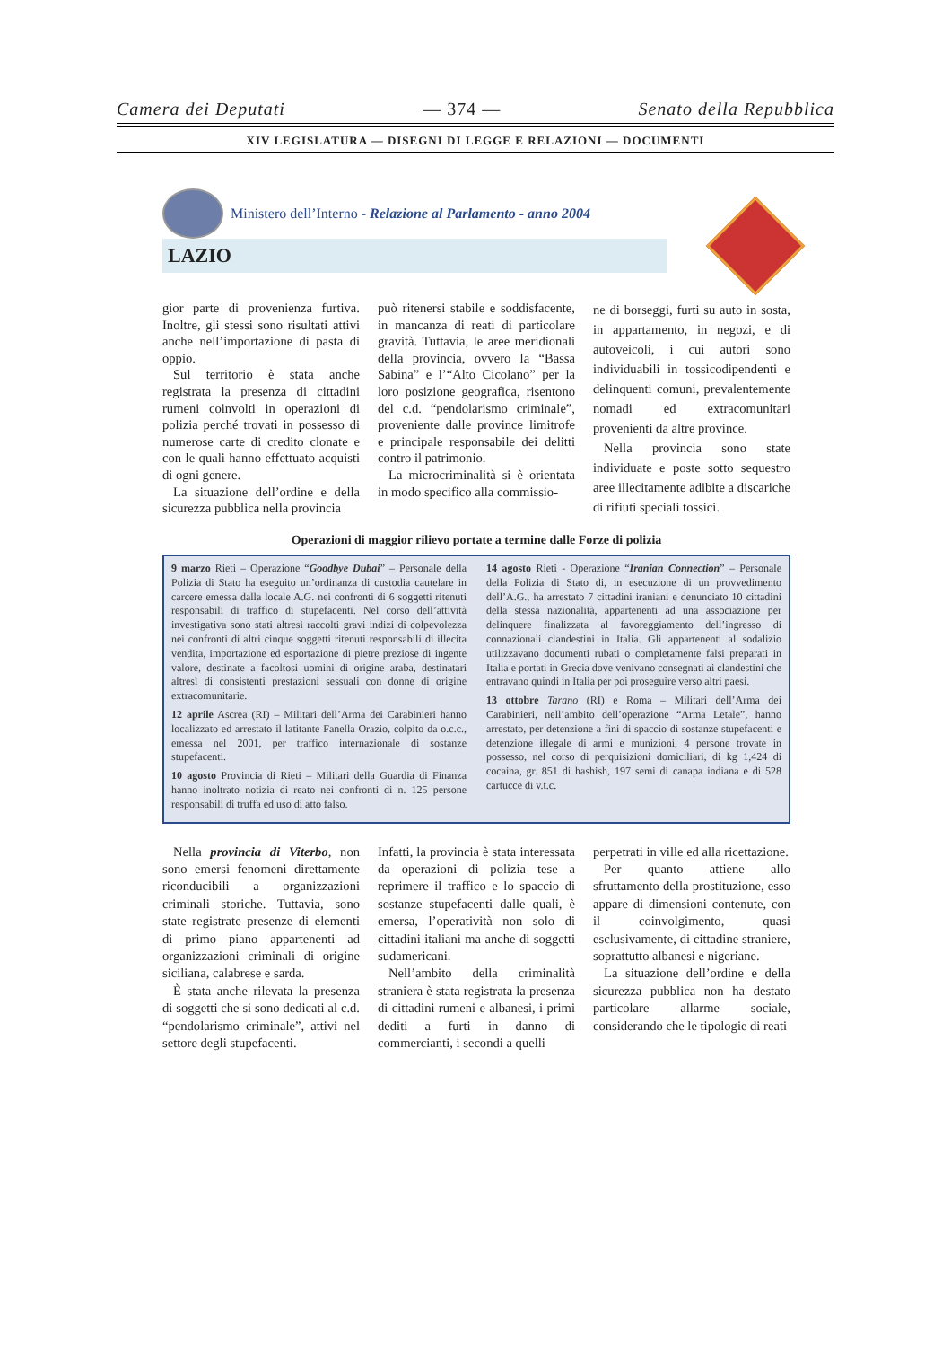Camera dei Deputati — 374 — Senato della Repubblica
XIV LEGISLATURA — DISEGNI DI LEGGE E RELAZIONI — DOCUMENTI
Ministero dell’Interno - Relazione al Parlamento - anno 2004
LAZIO
gior parte di provenienza furtiva. Inoltre, gli stessi sono risultati attivi anche nell’importazione di pasta di oppio.
Sul territorio è stata anche registrata la presenza di cittadini rumeni coinvolti in operazioni di polizia perché trovati in possesso di numerose carte di credito clonate e con le quali hanno effettuato acquisti di ogni genere.
La situazione dell’ordine e della sicurezza pubblica nella provincia
può ritenersi stabile e soddisfacente, in mancanza di reati di particolare gravità. Tuttavia, le aree meridionali della provincia, ovvero la “Bassa Sabina” e l’“Alto Cicolano” per la loro posizione geografica, risentono del c.d. “pendolarismo criminale”, proveniente dalle province limitrofe e principale responsabile dei delitti contro il patrimonio.
La microcriminalità si è orientata in modo specifico alla commissio-
ne di borseggi, furti su auto in sosta, in appartamento, in negozi, e di autoveicoli, i cui autori sono individuabili in tossicodipendenti e delinquenti comuni, prevalentemente nomadi ed extracomunitari provenienti da altre province.
Nella provincia sono state individuate e poste sotto sequestro aree illecitamente adibite a discariche di rifiuti speciali tossici.
Operazioni di maggior rilievo portate a termine dalle Forze di polizia
9 marzo Rieti – Operazione “Goodbye Dubai” – Personale della Polizia di Stato ha eseguito un’ordinanza di custodia cautelare in carcere emessa dalla locale A.G. nei confronti di 6 soggetti ritenuti responsabili di traffico di stupefacenti. Nel corso dell’attività investigativa sono stati altresì raccolti gravi indizi di colpevolezza nei confronti di altri cinque soggetti ritenuti responsabili di illecita vendita, importazione ed esportazione di pietre preziose di ingente valore, destinate a facoltosi uomini di origine araba, destinatari altresì di consistenti prestazioni sessuali con donne di origine extracomunitarie.
12 aprile Ascrea (RI) – Militari dell’Arma dei Carabinieri hanno localizzato ed arrestato il latitante Fanella Orazio, colpito da o.c.c., emessa nel 2001, per traffico internazionale di sostanze stupefacenti.
10 agosto Provincia di Rieti – Militari della Guardia di Finanza hanno inoltrato notizia di reato nei confronti di n. 125 persone responsabili di truffa ed uso di atto falso.
14 agosto Rieti - Operazione “Iranian Connection” – Personale della Polizia di Stato di, in esecuzione di un provvedimento dell’A.G., ha arrestato 7 cittadini iraniani e denunciato 10 cittadini della stessa nazionalità, appartenenti ad una associazione per delinquere finalizzata al favoreggiamento dell’ingresso di connazionali clandestini in Italia. Gli appartenenti al sodalizio utilizzavano documenti rubati o completamente falsi preparati in Italia e portati in Grecia dove venivano consegnati ai clandestini che entravano quindi in Italia per poi proseguire verso altri paesi.
13 ottobre Tarano (RI) e Roma – Militari dell’Arma dei Carabinieri, nell’ambito dell’operazione “Arma Letale”, hanno arrestato, per detenzione a fini di spaccio di sostanze stupefacenti e detenzione illegale di armi e munizioni, 4 persone trovate in possesso, nel corso di perquisizioni domiciliari, di kg 1,424 di cocaina, gr. 851 di hashish, 197 semi di canapa indiana e di 528 cartucce di v.t.c.
Nella provincia di Viterbo, non sono emersi fenomeni direttamente riconducibili a organizzazioni criminali storiche. Tuttavia, sono state registrate presenze di elementi di primo piano appartenenti ad organizzazioni criminali di origine siciliana, calabrese e sarda.
È stata anche rilevata la presenza di soggetti che si sono dedicati al c.d. “pendolarismo criminale”, attivi nel settore degli stupefacenti.
Infatti, la provincia è stata interessata da operazioni di polizia tese a reprimere il traffico e lo spaccio di sostanze stupefacenti dalle quali, è emersa, l’operatività non solo di cittadini italiani ma anche di soggetti sudamericani.
Nell’ambito della criminalità straniera è stata registrata la presenza di cittadini rumeni e albanesi, i primi dediti a furti in danno di commercianti, i secondi a quelli
perpetrati in ville ed alla ricettazione.
Per quanto attiene allo sfruttamento della prostituzione, esso appare di dimensioni contenute, con il coinvolgimento, quasi esclusivamente, di cittadine straniere, soprattutto albanesi e nigeriane.
La situazione dell’ordine e della sicurezza pubblica non ha destato particolare allarme sociale, considerando che le tipologie di reati